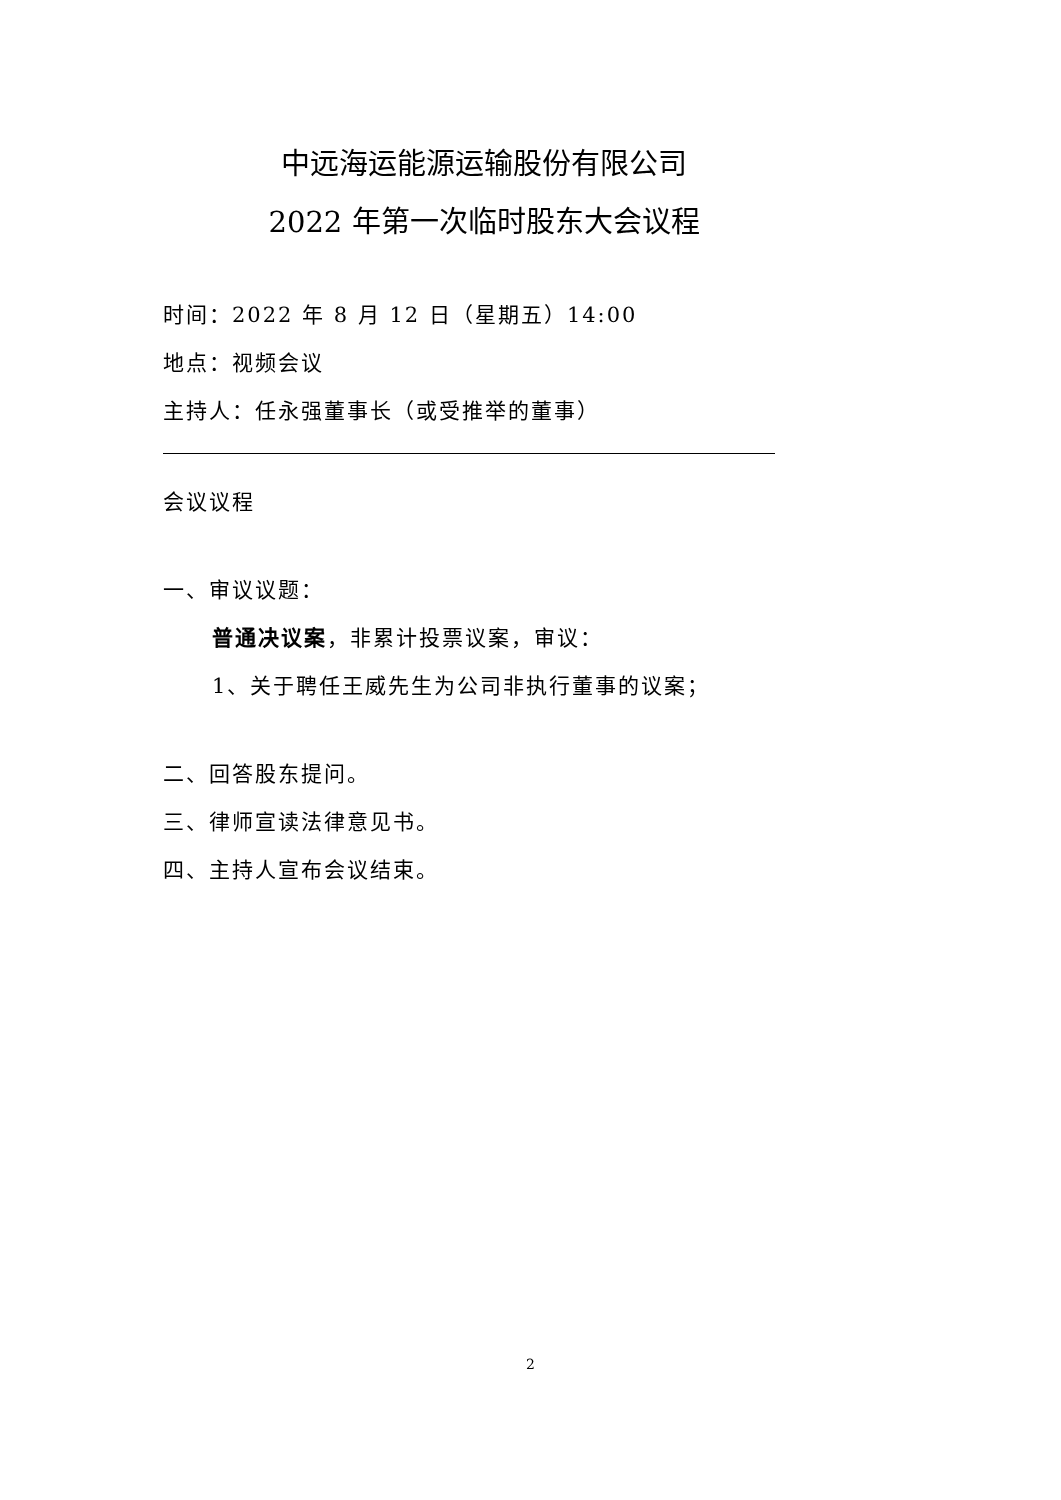中远海运能源运输股份有限公司
2022 年第一次临时股东大会议程
时间：2022 年 8 月 12 日（星期五）14:00
地点：视频会议
主持人：任永强董事长（或受推举的董事）
会议议程
一、审议议题：
普通决议案，非累计投票议案，审议：
1、关于聘任王威先生为公司非执行董事的议案；
二、回答股东提问。
三、律师宣读法律意见书。
四、主持人宣布会议结束。
2